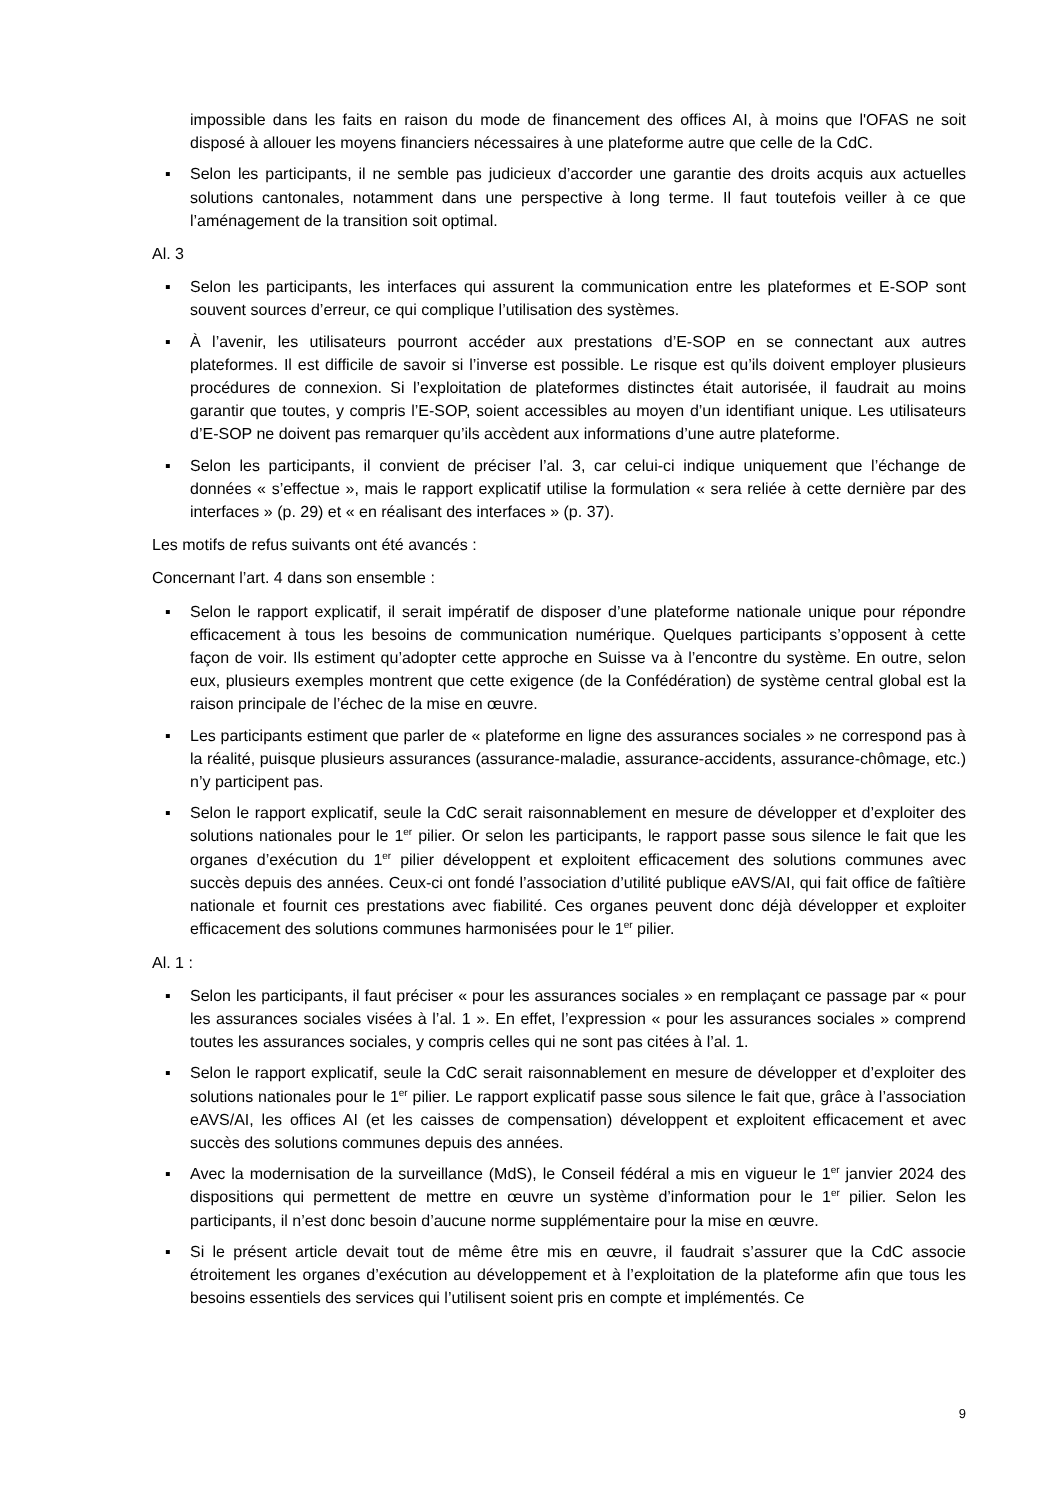impossible dans les faits en raison du mode de financement des offices AI, à moins que l'OFAS ne soit disposé à allouer les moyens financiers nécessaires à une plateforme autre que celle de la CdC.
▪ Selon les participants, il ne semble pas judicieux d’accorder une garantie des droits acquis aux actuelles solutions cantonales, notamment dans une perspective à long terme. Il faut toutefois veiller à ce que l’aménagement de la transition soit optimal.
Al. 3
▪ Selon les participants, les interfaces qui assurent la communication entre les plateformes et E-SOP sont souvent sources d’erreur, ce qui complique l’utilisation des systèmes.
▪ À l’avenir, les utilisateurs pourront accéder aux prestations d’E-SOP en se connectant aux autres plateformes. Il est difficile de savoir si l’inverse est possible. Le risque est qu’ils doivent employer plusieurs procédures de connexion. Si l’exploitation de plateformes distinctes était autorisée, il faudrait au moins garantir que toutes, y compris l’E-SOP, soient accessibles au moyen d’un identifiant unique. Les utilisateurs d’E-SOP ne doivent pas remarquer qu’ils accèdent aux informations d’une autre plateforme.
▪ Selon les participants, il convient de préciser l’al. 3, car celui-ci indique uniquement que l’échange de données « s’effectue », mais le rapport explicatif utilise la formulation « sera reliée à cette dernière par des interfaces » (p. 29) et « en réalisant des interfaces » (p. 37).
Les motifs de refus suivants ont été avancés :
Concernant l’art. 4 dans son ensemble :
▪ Selon le rapport explicatif, il serait impératif de disposer d’une plateforme nationale unique pour répondre efficacement à tous les besoins de communication numérique. Quelques participants s’opposent à cette façon de voir. Ils estiment qu’adopter cette approche en Suisse va à l’encontre du système. En outre, selon eux, plusieurs exemples montrent que cette exigence (de la Confédération) de système central global est la raison principale de l’échec de la mise en œuvre.
▪ Les participants estiment que parler de « plateforme en ligne des assurances sociales » ne correspond pas à la réalité, puisque plusieurs assurances (assurance-maladie, assurance-accidents, assurance-chômage, etc.) n’y participent pas.
▪ Selon le rapport explicatif, seule la CdC serait raisonnablement en mesure de développer et d’exploiter des solutions nationales pour le 1<sup>er</sup> pilier. Or selon les participants, le rapport passe sous silence le fait que les organes d’exécution du 1<sup>er</sup> pilier développent et exploitent efficacement des solutions communes avec succès depuis des années. Ceux-ci ont fondé l’association d’utilité publique eAVS/AI, qui fait office de faîtière nationale et fournit ces prestations avec fiabilité. Ces organes peuvent donc déjà développer et exploiter efficacement des solutions communes harmonisées pour le 1<sup>er</sup> pilier.
Al. 1 :
▪ Selon les participants, il faut préciser « pour les assurances sociales » en remplaçant ce passage par « pour les assurances sociales visées à l’al. 1 ». En effet, l’expression « pour les assurances sociales » comprend toutes les assurances sociales, y compris celles qui ne sont pas citées à l’al. 1.
▪ Selon le rapport explicatif, seule la CdC serait raisonnablement en mesure de développer et d’exploiter des solutions nationales pour le 1<sup>er</sup> pilier. Le rapport explicatif passe sous silence le fait que, grâce à l’association eAVS/AI, les offices AI (et les caisses de compensation) développent et exploitent efficacement et avec succès des solutions communes depuis des années.
▪ Avec la modernisation de la surveillance (MdS), le Conseil fédéral a mis en vigueur le 1<sup>er</sup> janvier 2024 des dispositions qui permettent de mettre en œuvre un système d’information pour le 1<sup>er</sup> pilier. Selon les participants, il n’est donc besoin d’aucune norme supplémentaire pour la mise en œuvre.
▪ Si le présent article devait tout de même être mis en œuvre, il faudrait s’assurer que la CdC associe étroitement les organes d’exécution au développement et à l’exploitation de la plateforme afin que tous les besoins essentiels des services qui l’utilisent soient pris en compte et implémentés. Ce
9